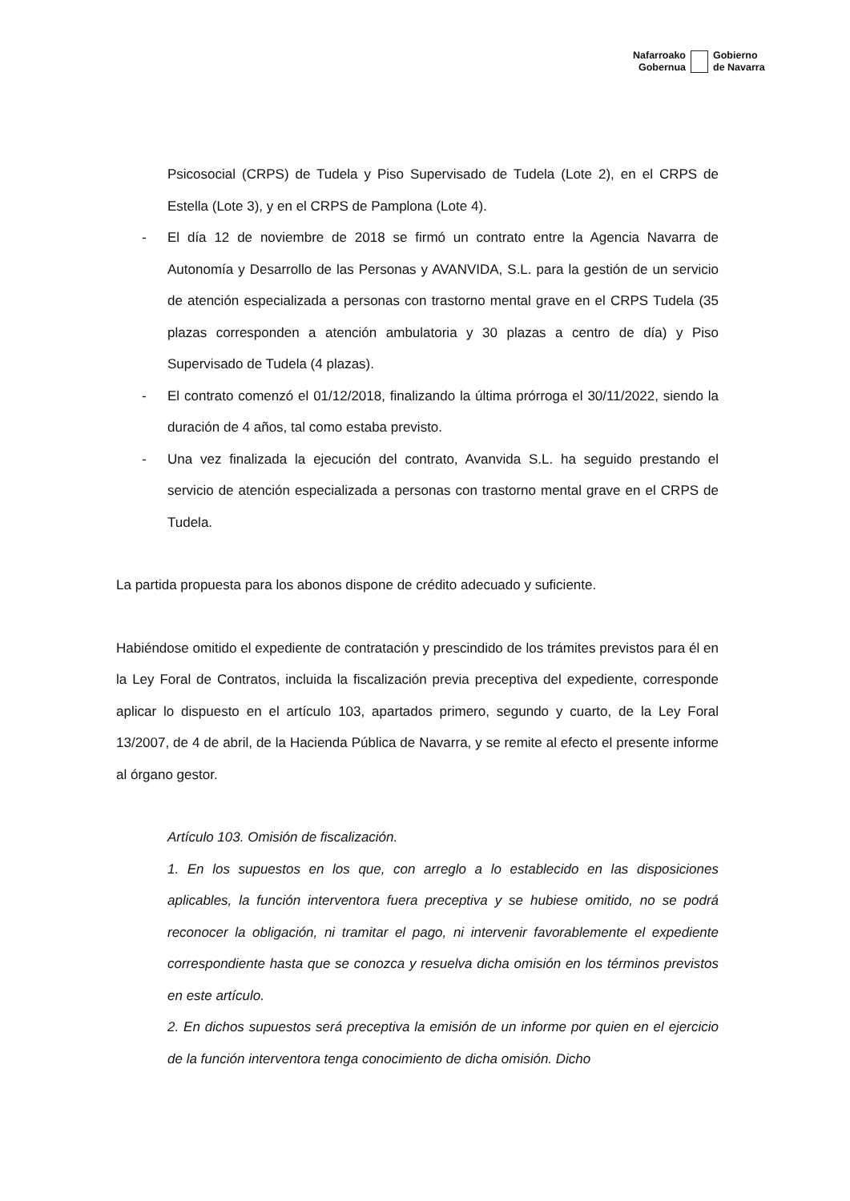Nafarroako
Gobernua
Gobierno
de Navarra
Psicosocial (CRPS) de Tudela y Piso Supervisado de Tudela (Lote 2), en el CRPS de Estella (Lote 3), y en el CRPS de Pamplona (Lote 4).
- El día 12 de noviembre de 2018 se firmó un contrato entre la Agencia Navarra de Autonomía y Desarrollo de las Personas y AVANVIDA, S.L. para la gestión de un servicio de atención especializada a personas con trastorno mental grave en el CRPS Tudela (35 plazas corresponden a atención ambulatoria y 30 plazas a centro de día) y Piso Supervisado de Tudela (4 plazas).
- El contrato comenzó el 01/12/2018, finalizando la última prórroga el 30/11/2022, siendo la duración de 4 años, tal como estaba previsto.
- Una vez finalizada la ejecución del contrato, Avanvida S.L. ha seguido prestando el servicio de atención especializada a personas con trastorno mental grave en el CRPS de Tudela.
La partida propuesta para los abonos dispone de crédito adecuado y suficiente.
Habiéndose omitido el expediente de contratación y prescindido de los trámites previstos para él en la Ley Foral de Contratos, incluida la fiscalización previa preceptiva del expediente, corresponde aplicar lo dispuesto en el artículo 103, apartados primero, segundo y cuarto, de la Ley Foral 13/2007, de 4 de abril, de la Hacienda Pública de Navarra, y se remite al efecto el presente informe al órgano gestor.
Artículo 103. Omisión de fiscalización.
1. En los supuestos en los que, con arreglo a lo establecido en las disposiciones aplicables, la función interventora fuera preceptiva y se hubiese omitido, no se podrá reconocer la obligación, ni tramitar el pago, ni intervenir favorablemente el expediente correspondiente hasta que se conozca y resuelva dicha omisión en los términos previstos en este artículo.
2. En dichos supuestos será preceptiva la emisión de un informe por quien en el ejercicio de la función interventora tenga conocimiento de dicha omisión. Dicho